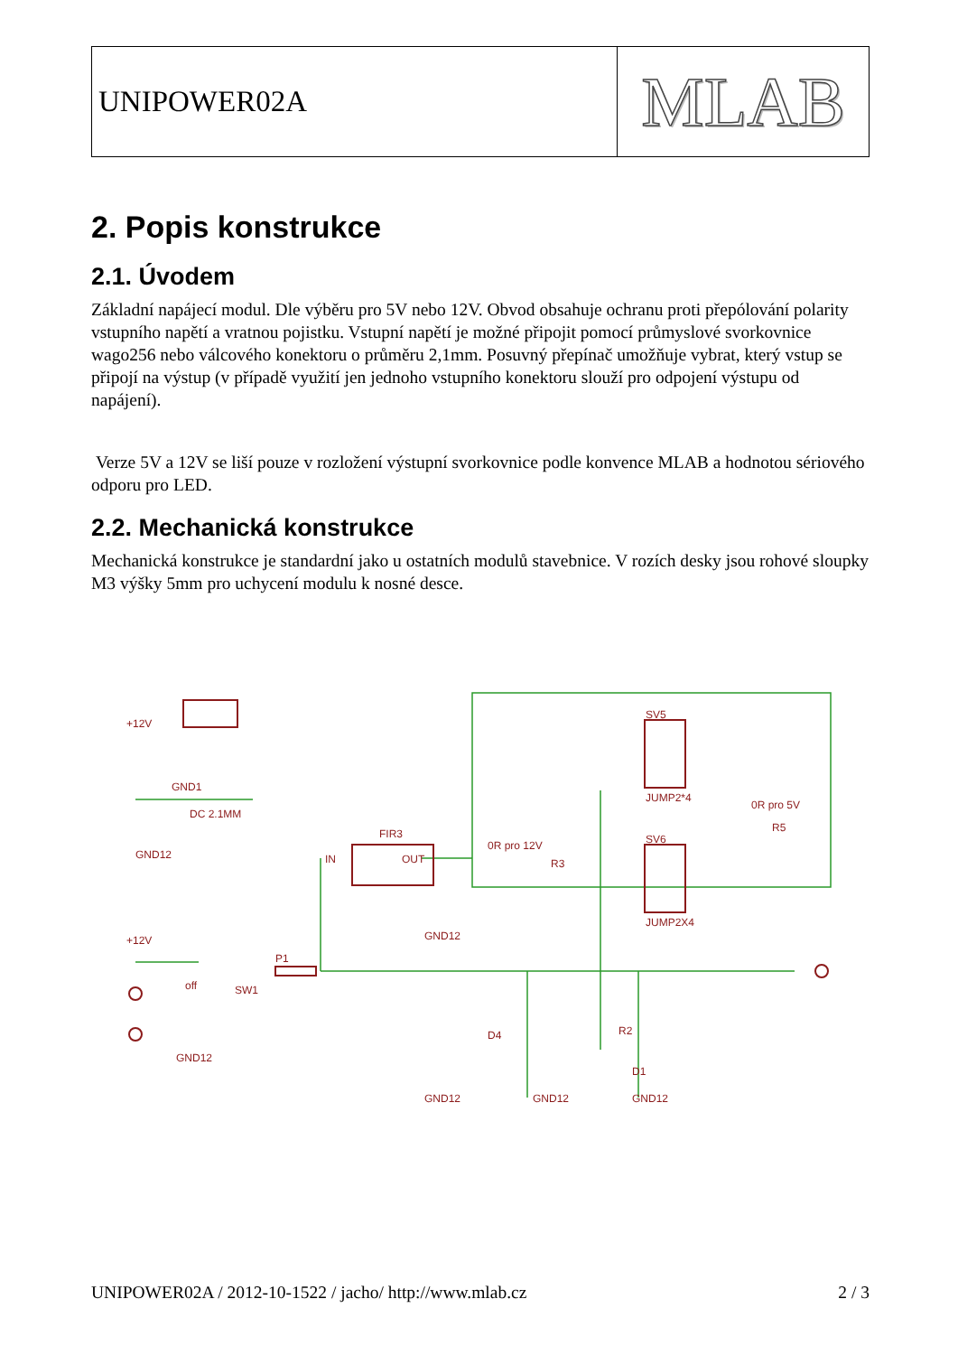UNIPOWER02A
MLAB
2. Popis konstrukce
2.1. Úvodem
Základní napájecí modul. Dle výběru pro 5V nebo 12V. Obvod obsahuje ochranu proti přepólování polarity vstupního napětí a vratnou pojistku. Vstupní napětí je možné připojit pomocí průmyslové svorkovnice wago256 nebo válcového konektoru o průměru 2,1mm. Posuvný přepínač umožňuje vybrat, který vstup se připojí na výstup (v případě využití jen jednoho vstupního konektoru slouží pro odpojení výstupu od napájení).
Verze 5V a 12V se liší pouze v rozložení výstupní svorkovnice podle konvence MLAB a hodnotou sériového odporu pro LED.
2.2. Mechanická konstrukce
Mechanická konstrukce je standardní jako u ostatních modulů stavebnice. V rozích desky jsou rohové sloupky M3 výšky 5mm pro uchycení modulu k nosné desce.
IN
OUT
FIR3
SV5
SV6
JUMP2*4
JUMP2X4
0R pro 12V
R3
0R pro 5V
R5
P1
SW1
off
GND1
DC 2.1MM
GND12
GND12
GND12
GND12
GND12
GND12
+12V
+12V
D4
R2
D1
UNIPOWER02A / 2012-10-1522 / jacho/ http://www.mlab.cz 2 / 3